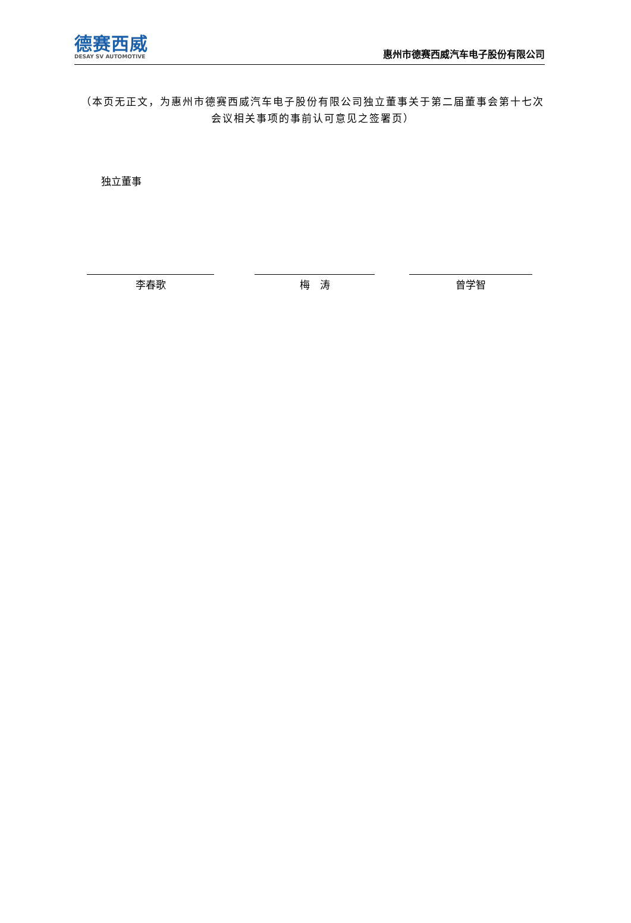德赛西威
DESAY SV AUTOMOTIVE
惠州市德赛西威汽车电子股份有限公司
（本页无正文，为惠州市德赛西威汽车电子股份有限公司独立董事关于第二届董事会第十七次会议相关事项的事前认可意见之签署页）
独立董事
李春歌 梅　涛 曾学智